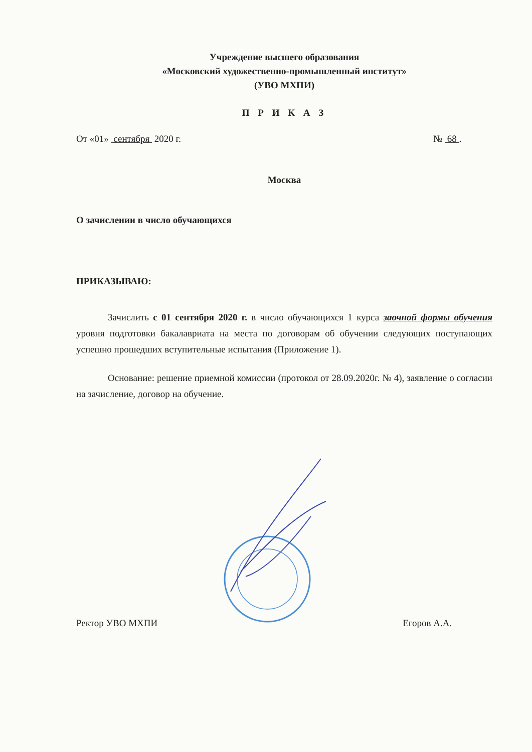Учреждение высшего образования
«Московский художественно-промышленный институт»
(УВО МХПИ)
П Р И К А З
От «01» сентября 2020 г. № 68 .
Москва
О зачислении в число обучающихся
ПРИКАЗЫВАЮ:
Зачислить с 01 сентября 2020 г. в число обучающихся 1 курса заочной формы обучения уровня подготовки бакалавриата на места по договорам об обучении следующих поступающих успешно прошедших вступительные испытания (Приложение 1).
Основание: решение приемной комиссии (протокол от 28.09.2020г. № 4), заявление о согласии на зачисление, договор на обучение.
Ректор УВО МХПИ Егоров А.А.